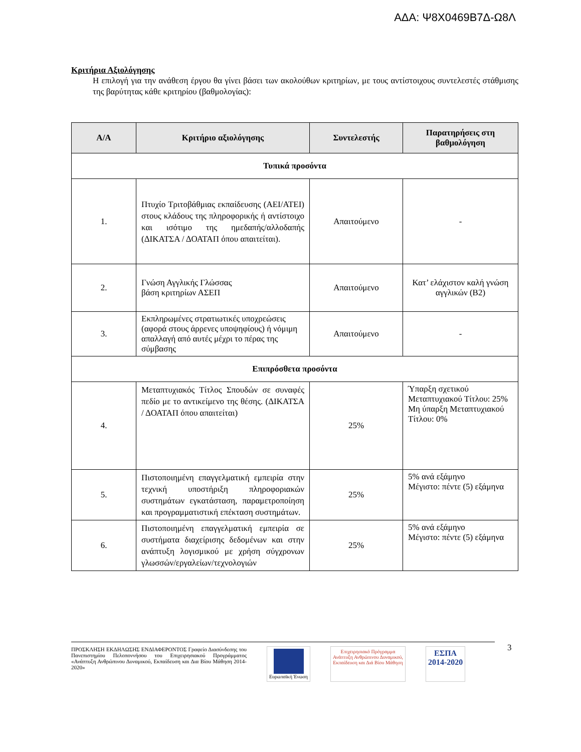ΑΔΑ: Ψ8Χ0469Β7Δ-Ω8Λ
Κριτήρια Αξιολόγησης
Η επιλογή για την ανάθεση έργου θα γίνει βάσει των ακολούθων κριτηρίων, με τους αντίστοιχους συντελεστές στάθμισης της βαρύτητας κάθε κριτηρίου (βαθμολογίας):
| Α/Α | Κριτήριο αξιολόγησης | Συντελεστής | Παρατηρήσεις στη βαθμολόγηση |
| --- | --- | --- | --- |
| Τυπικά προσόντα | | | |
| 1. | Πτυχίο Τριτοβάθμιας εκπαίδευσης (ΑΕΙ/ΑΤΕΙ) στους κλάδους της πληροφορικής ή αντίστοιχο και ισότιμο της ημεδαπής/αλλοδαπής (ΔΙΚΑΤΣΑ / ΔΟΑΤΑΠ όπου απαιτείται). | Απαιτούμενο | - |
| 2. | Γνώση Αγγλικής Γλώσσας βάση κριτηρίων ΑΣΕΠ | Απαιτούμενο | Κατ’ ελάχιστον καλή γνώση αγγλικών (Β2) |
| 3. | Εκπληρωμένες στρατιωτικές υποχρεώσεις (αφορά στους άρρενες υποψηφίους) ή νόμιμη απαλλαγή από αυτές μέχρι το πέρας της σύμβασης | Απαιτούμενο | - |
| Επιπρόσθετα προσόντα | | | |
| 4. | Μεταπτυχιακός Τίτλος Σπουδών σε συναφές πεδίο με το αντικείμενο της θέσης. (ΔΙΚΑΤΣΑ / ΔΟΑΤΑΠ όπου απαιτείται) | 25% | Ύπαρξη σχετικού Μεταπτυχιακού Τίτλου: 25% Μη ύπαρξη Μεταπτυχιακού Τίτλου: 0% |
| 5. | Πιστοποιημένη επαγγελματική εμπειρία στην τεχνική υποστήριξη πληροφοριακών συστημάτων εγκατάσταση, παραμετροποίηση και προγραμματιστική επέκταση συστημάτων. | 25% | 5% ανά εξάμηνο Μέγιστο: πέντε (5) εξάμηνα |
| 6. | Πιστοποιημένη επαγγελματική εμπειρία σε συστήματα διαχείρισης δεδομένων και στην ανάπτυξη λογισμικού με χρήση σύγχρονων γλωσσών/εργαλείων/τεχνολογιών | 25% | 5% ανά εξάμηνο Μέγιστο: πέντε (5) εξάμηνα |
ΠΡΟΣΚΛΗΣΗ ΕΚΔΗΛΩΣΗΣ ΕΝΔΙΑΦΕΡΟΝΤΟΣ Γραφείο Διασύνδεσης του Πανεπιστημίου Πελοποννήσου του Επιχειρησιακού Προγράμματος «Ανάπτυξη Ανθρώπινου Δυναμικού, Εκπαίδευση και Δια Βίου Μάθηση 2014-2020»
Ευρωπαϊκή Ένωση Επιχειρησιακό Πρόγραμμα
Ανάπτυξη Ανθρώπινου Δυναμικού,
Εκπαίδευση και Διά Βίου Μάθηση
ΕΣΠΑ
2014-2020
3